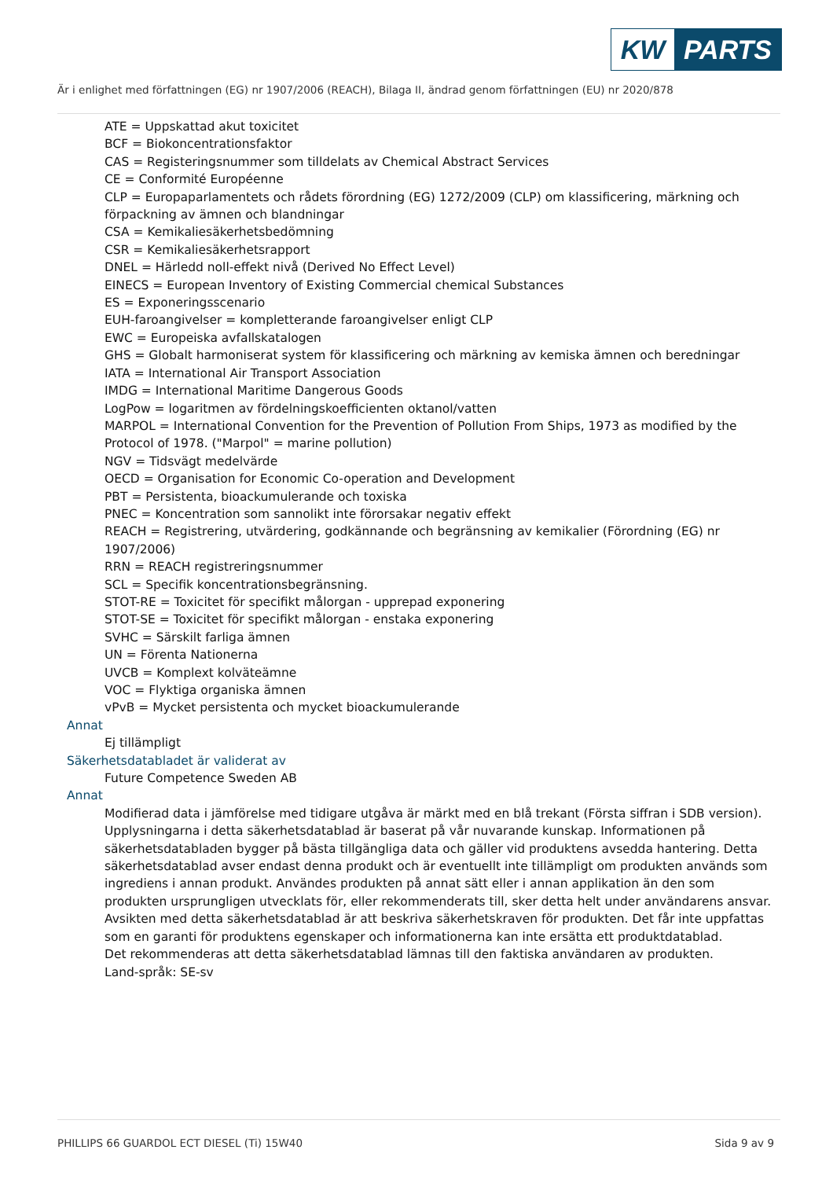KW PARTS
Är i enlighet med författningen (EG) nr 1907/2006 (REACH), Bilaga II, ändrad genom författningen (EU) nr 2020/878
ATE = Uppskattad akut toxicitet
BCF = Biokoncentrationsfaktor
CAS = Registeringsnummer som tilldelats av Chemical Abstract Services
CE = Conformité Européenne
CLP = Europaparlamentets och rådets förordning (EG) 1272/2009 (CLP) om klassificering, märkning och förpackning av ämnen och blandningar
CSA = Kemikaliesäkerhetsbedömning
CSR = Kemikaliesäkerhetsrapport
DNEL = Härledd noll-effekt nivå (Derived No Effect Level)
EINECS = European Inventory of Existing Commercial chemical Substances
ES = Exponeringsscenario
EUH-faroangivelser = kompletterande faroangivelser enligt CLP
EWC = Europeiska avfallskatalogen
GHS = Globalt harmoniserat system för klassificering och märkning av kemiska ämnen och beredningar
IATA = International Air Transport Association
IMDG = International Maritime Dangerous Goods
LogPow = logaritmen av fördelningskoefficienten oktanol/vatten
MARPOL = International Convention for the Prevention of Pollution From Ships, 1973 as modified by the Protocol of 1978. ("Marpol" = marine pollution)
NGV = Tidsvägt medelvärde
OECD = Organisation for Economic Co-operation and Development
PBT = Persistenta, bioackumulerande och toxiska
PNEC = Koncentration som sannolikt inte förorsakar negativ effekt
REACH = Registrering, utvärdering, godkännande och begränsning av kemikalier (Förordning (EG) nr 1907/2006)
RRN = REACH registreringsnummer
SCL = Specifik koncentrationsbegränsning.
STOT-RE = Toxicitet för specifikt målorgan - upprepad exponering
STOT-SE = Toxicitet för specifikt målorgan - enstaka exponering
SVHC = Särskilt farliga ämnen
UN = Förenta Nationerna
UVCB = Komplext kolväteämne
VOC = Flyktiga organiska ämnen
vPvB = Mycket persistenta och mycket bioackumulerande
Annat
Ej tillämpligt
Säkerhetsdatabladet är validerat av
Future Competence Sweden AB
Annat
Modifierad data i jämförelse med tidigare utgåva är märkt med en blå trekant (Första siffran i SDB version).
Upplysningarna i detta säkerhetsdatablad är baserat på vår nuvarande kunskap. Informationen på säkerhetsdatabladen bygger på bästa tillgängliga data och gäller vid produktens avsedda hantering. Detta säkerhetsdatablad avser endast denna produkt och är eventuellt inte tillämpligt om produkten används som ingrediens i annan produkt. Användes produkten på annat sätt eller i annan applikation än den som produkten ursprungligen utvecklats för, eller rekommenderats till, sker detta helt under användarens ansvar. Avsikten med detta säkerhetsdatablad är att beskriva säkerhetskraven för produkten. Det får inte uppfattas som en garanti för produktens egenskaper och informationerna kan inte ersätta ett produktdatablad.
Det rekommenderas att detta säkerhetsdatablad lämnas till den faktiska användaren av produkten.
Land-språk: SE-sv
PHILLIPS 66 GUARDOL ECT DIESEL (Ti) 15W40 Sida 9 av 9